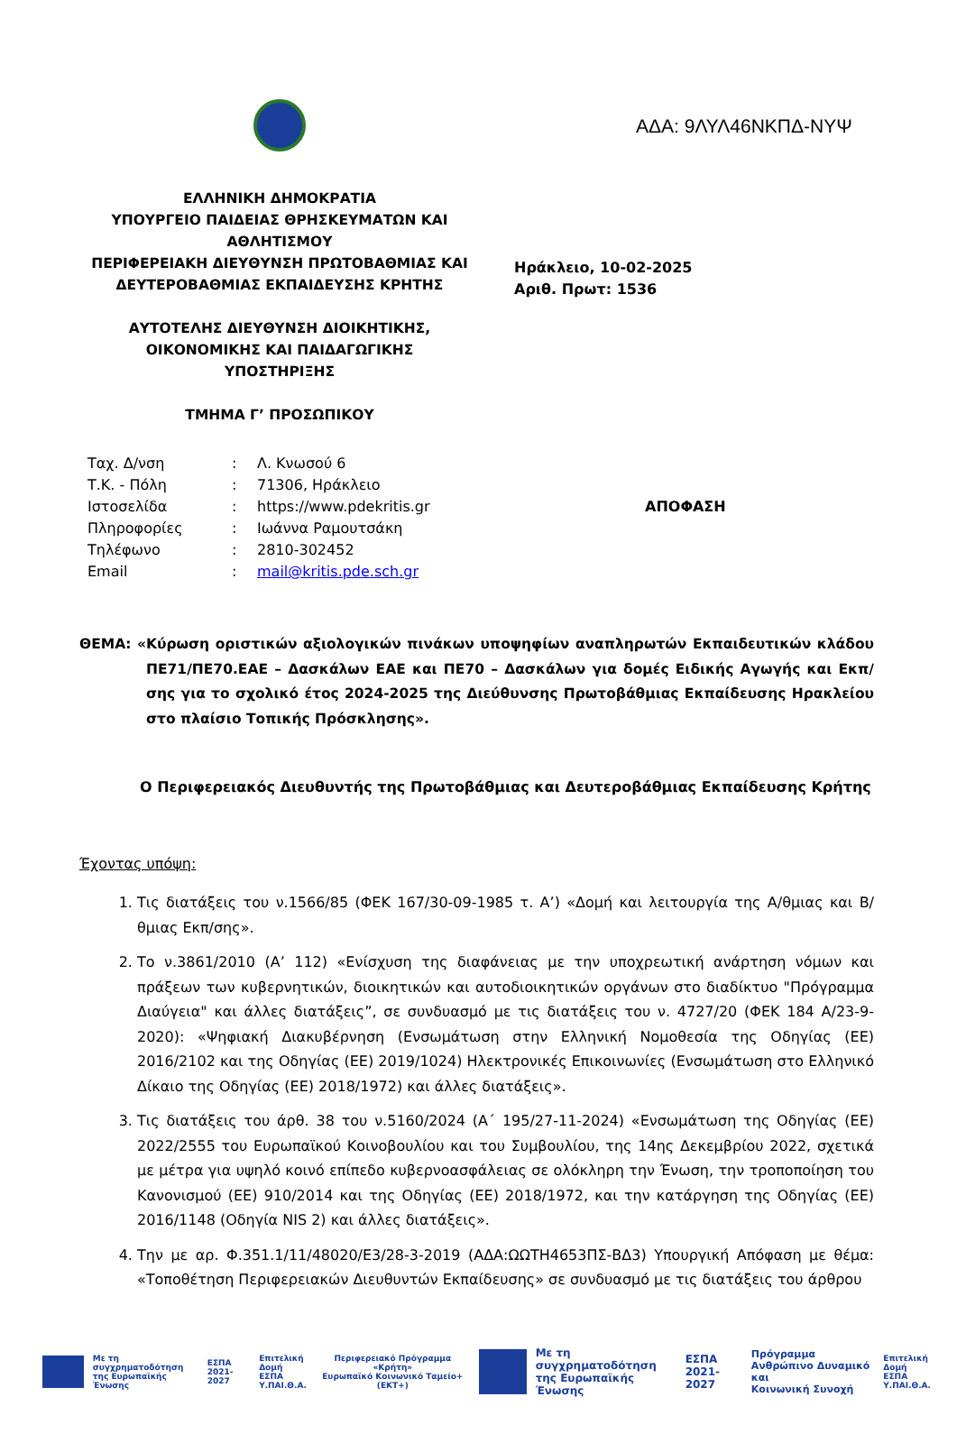ΑΔΑ: 9ΛΥΛ46ΝΚΠΔ-ΝΥΨ
ΕΛΛΗΝΙΚΗ ΔΗΜΟΚΡΑΤΙΑ
ΥΠΟΥΡΓΕΙΟ ΠΑΙΔΕΙΑΣ ΘΡΗΣΚΕΥΜΑΤΩΝ ΚΑΙ ΑΘΛΗΤΙΣΜΟΥ
ΠΕΡΙΦΕΡΕΙΑΚΗ ΔΙΕΥΘΥΝΣΗ ΠΡΩΤΟΒΑΘΜΙΑΣ ΚΑΙ ΔΕΥΤΕΡΟΒΑΘΜΙΑΣ ΕΚΠΑΙΔΕΥΣΗΣ ΚΡΗΤΗΣ
ΑΥΤΟΤΕΛΗΣ ΔΙΕΥΘΥΝΣΗ ΔΙΟΙΚΗΤΙΚΗΣ, ΟΙΚΟΝΟΜΙΚΗΣ ΚΑΙ ΠΑΙΔΑΓΩΓΙΚΗΣ ΥΠΟΣΤΗΡΙΞΗΣ
ΤΜΗΜΑ Γ’ ΠΡΟΣΩΠΙΚΟΥ
Ηράκλειο, 10-02-2025
Αριθ. Πρωτ: 1536
Ταχ. Δ/νση
Τ.Κ. - Πόλη
Ιστοσελίδα
Πληροφορίες
Τηλέφωνο
Email
:
:
:
:
:
:
Λ. Κνωσού 6
71306, Ηράκλειο
https://www.pdekritis.gr
Ιωάννα Ραμουτσάκη
2810-302452
mail@kritis.pde.sch.gr
ΑΠΟΦΑΣΗ
ΘΕΜΑ: «Κύρωση οριστικών αξιολογικών πινάκων υποψηφίων αναπληρωτών Εκπαιδευτικών κλάδου ΠΕ71/ΠΕ70.ΕΑΕ – Δασκάλων ΕΑΕ και ΠΕ70 – Δασκάλων για δομές Ειδικής Αγωγής και Εκπ/σης για το σχολικό έτος 2024-2025 της Διεύθυνσης Πρωτοβάθμιας Εκπαίδευσης Ηρακλείου στο πλαίσιο Τοπικής Πρόσκλησης».
Ο Περιφερειακός Διευθυντής της Πρωτοβάθμιας και Δευτεροβάθμιας Εκπαίδευσης Κρήτης
Έχοντας υπόψη:
1. Τις διατάξεις του ν.1566/85 (ΦΕΚ 167/30-09-1985 τ. Α’) «Δομή και λειτουργία της Α/θμιας και Β/θμιας Εκπ/σης».
2. Το ν.3861/2010 (Α’ 112) «Ενίσχυση της διαφάνειας με την υποχρεωτική ανάρτηση νόμων και πράξεων των κυβερνητικών, διοικητικών και αυτοδιοικητικών οργάνων στο διαδίκτυο "Πρόγραμμα Διαύγεια" και άλλες διατάξεις”, σε συνδυασμό με τις διατάξεις του ν. 4727/20 (ΦΕΚ 184 Α/23-9-2020): «Ψηφιακή Διακυβέρνηση (Ενσωμάτωση στην Ελληνική Νομοθεσία της Οδηγίας (ΕΕ) 2016/2102 και της Οδηγίας (ΕΕ) 2019/1024) Ηλεκτρονικές Επικοινωνίες (Ενσωμάτωση στο Ελληνικό Δίκαιο της Οδηγίας (ΕΕ) 2018/1972) και άλλες διατάξεις».
3. Τις διατάξεις του άρθ. 38 του ν.5160/2024 (Α΄ 195/27-11-2024) «Ενσωμάτωση της Οδηγίας (ΕΕ) 2022/2555 του Ευρωπαϊκού Κοινοβουλίου και του Συμβουλίου, της 14ης Δεκεμβρίου 2022, σχετικά με μέτρα για υψηλό κοινό επίπεδο κυβερνοασφάλειας σε ολόκληρη την Ένωση, την τροποποίηση του Κανονισμού (ΕΕ) 910/2014 και της Οδηγίας (ΕΕ) 2018/1972, και την κατάργηση της Οδηγίας (ΕΕ) 2016/1148 (Οδηγία NIS 2) και άλλες διατάξεις».
4. Την με αρ. Φ.351.1/11/48020/Ε3/28-3-2019 (ΑΔΑ:ΩΩΤΗ4653ΠΣ-ΒΔ3) Υπουργική Απόφαση με θέμα: «Τοποθέτηση Περιφερειακών Διευθυντών Εκπαίδευσης» σε συνδυασμό με τις διατάξεις του άρθρου
Με τη συγχρηματοδότηση
της Ευρωπαϊκής Ένωσης
ΕΣΠΑ
2021-2027
Επιτελική
Δομή ΕΣΠΑ
Υ.ΠΑΙ.Θ.Α.
Περιφερειακό Πρόγραμμα
«Κρήτη»
Ευρωπαϊκό Κοινωνικό Ταμείο+ (ΕΚΤ+)
Με τη συγχρηματοδότηση
της Ευρωπαϊκής Ένωσης
ΕΣΠΑ
2021-2027
Πρόγραμμα
Ανθρώπινο Δυναμικό και
Κοινωνική Συνοχή
Επιτελική
Δομή ΕΣΠΑ
Υ.ΠΑΙ.Θ.Α.